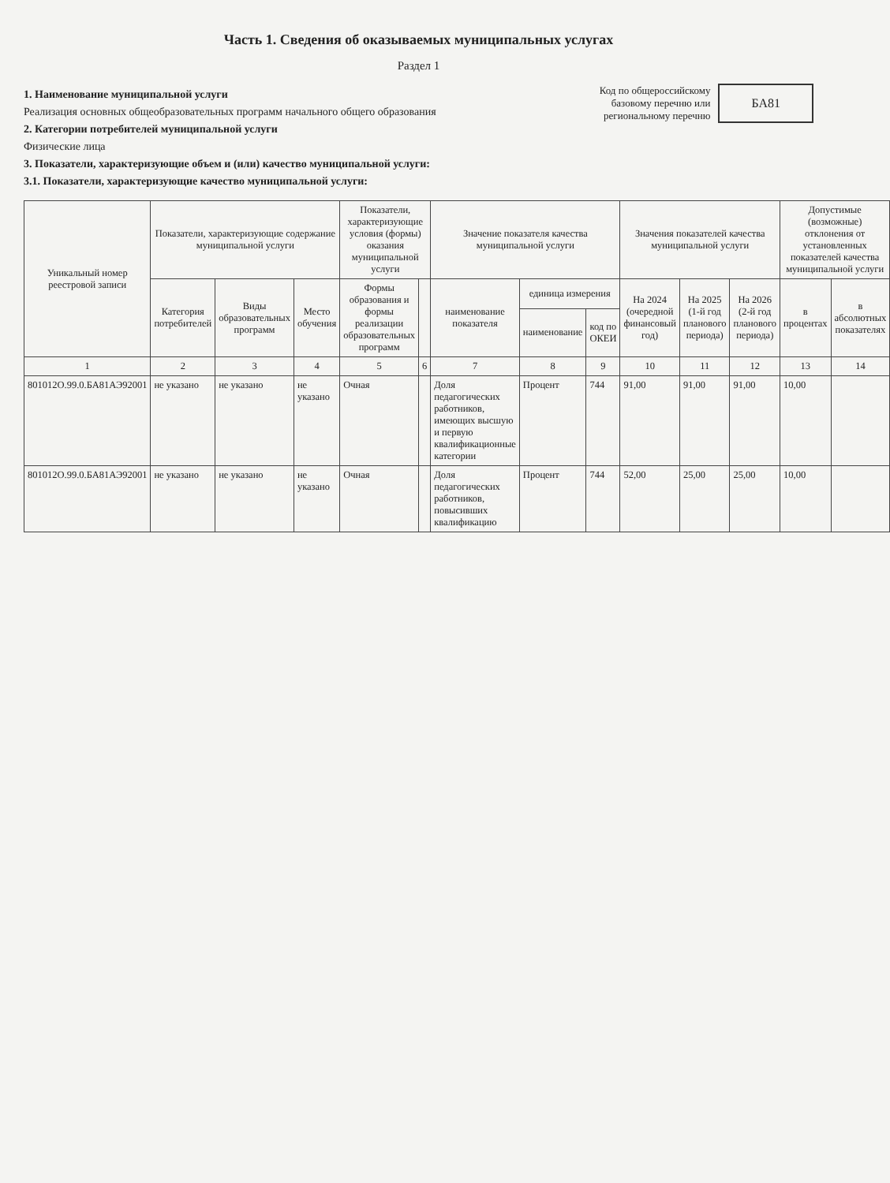Часть 1. Сведения об оказываемых муниципальных услугах
Раздел 1
1. Наименование муниципальной услуги
Реализация основных общеобразовательных программ начального общего образования
2. Категории потребителей муниципальной услуги
Физические лица
3. Показатели, характеризующие объем и (или) качество муниципальной услуги:
3.1. Показатели, характеризующие качество муниципальной услуги:
Код по общероссийскому базовому перечню или региональному перечню
БА81
| Уникальный номер реестровой записи | Показатели, характеризующие содержание муниципальной услуги | | | Показатели, характеризующие условия (формы) оказания муниципальной услуги | | Значение показателя качества муниципальной услуги | | | Значения показателей качества муниципальной услуги | | | Допустимые (возможные) отклонения от установленных показателей качества муниципальной услуги | |
| --- | --- | --- | --- | --- | --- | --- | --- | --- | --- | --- | --- | --- | --- |
| | Категория потребителей | Виды образовательных программ | Место обучения | Формы образования и формы реализации образовательных программ | | наименование показателя | единица измерения | | На 2024 (очередной финансовый год) | На 2025 (1-й год планового периода) | На 2026 (2-й год планового периода) | в процентах | в абсолютных показателях |
| | | | | | | | наименование | код по ОКЕИ | | | | | |
| 1 | 2 | 3 | 4 | 5 | 6 | 7 | 8 | 9 | 10 | 11 | 12 | 13 | 14 |
| 801012О.99.0.БА81АЭ92001 | не указано | не указано | не указано | Очная | | Доля педагогических работников, имеющих высшую и первую квалификационные категории | Процент | 744 | 91,00 | 91,00 | 91,00 | 10,00 | |
| 801012О.99.0.БА81АЭ92001 | не указано | не указано | не указано | Очная | | Доля педагогических работников, повысивших квалификацию | Процент | 744 | 52,00 | 25,00 | 25,00 | 10,00 | |